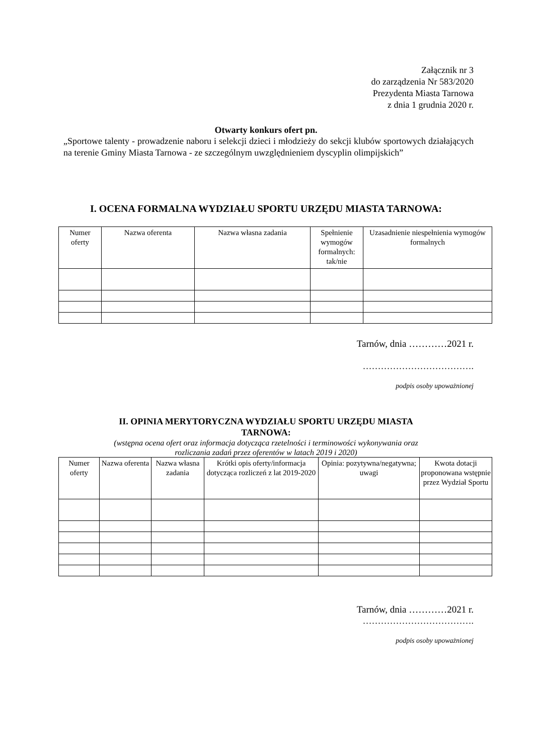Załącznik nr 3
do zarządzenia Nr 583/2020
Prezydenta Miasta Tarnowa
z dnia 1 grudnia 2020 r.
Otwarty konkurs ofert pn.
„Sportowe talenty - prowadzenie naboru i selekcji dzieci i młodzieży do sekcji klubów sportowych działających na terenie Gminy Miasta Tarnowa - ze szczególnym uwzględnieniem dyscyplin olimpijskich”
I. OCENA FORMALNA WYDZIAŁU SPORTU URZĘDU MIASTA TARNOWA:
| Numer oferty | Nazwa oferenta | Nazwa własna zadania | Spełnienie wymogów formalnych: tak/nie | Uzasadnienie niespełnienia wymogów formalnych |
| --- | --- | --- | --- | --- |
Tarnów, dnia …………2021 r.
……………………………….
podpis osoby upoważnionej
II. OPINIA MERYTORYCZNA WYDZIAŁU SPORTU URZĘDU MIASTA
TARNOWA:
(wstępna ocena ofert oraz informacja dotycząca rzetelności i terminowości wykonywania oraz
rozliczania zadań przez oferentów w latach 2019 i 2020)
| Numer oferty | Nazwa oferenta | Nazwa własna zadania | Krótki opis oferty/informacja dotycząca rozliczeń z lat 2019-2020 | Opinia: pozytywna/negatywna; uwagi | Kwota dotacji proponowana wstępnie przez Wydział Sportu |
| --- | --- | --- | --- | --- | --- |
Tarnów, dnia …………2021 r.
……………………………….
podpis osoby upoważnionej